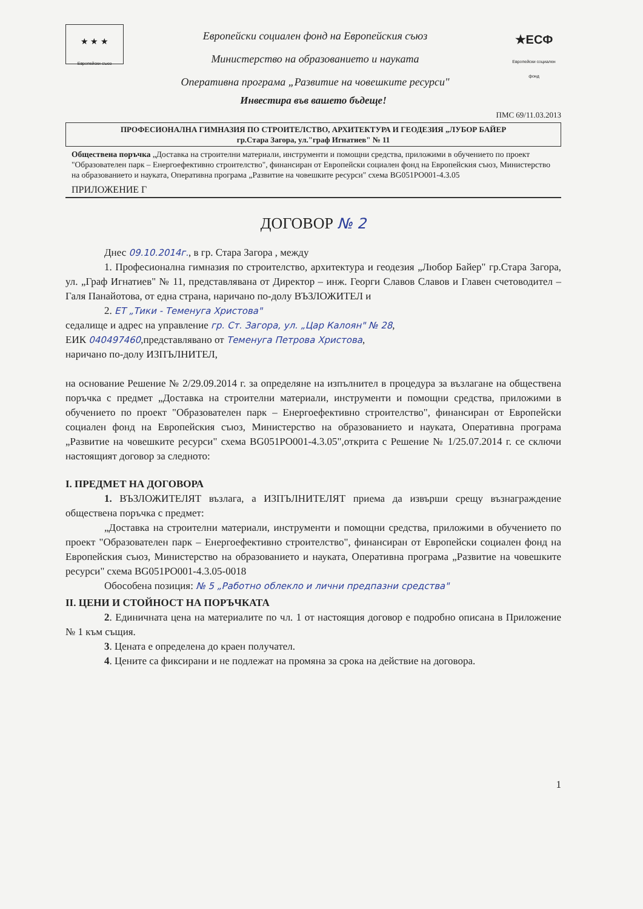★ ★ ★
Европейски съюз
Европейски социален фонд на Европейския съюз
Министерство на образованието и науката
Оперативна програма „Развитие на човешките ресурси"
★ЕСФ
Европейски социален фонд
Инвестира във вашето бъдеще!
ПМС 69/11.03.2013
ПРОФЕСИОНАЛНА ГИМНАЗИЯ ПО СТРОИТЕЛСТВО, АРХИТЕКТУРА И ГЕОДЕЗИЯ „ЛУБОР БАЙЕР
гр.Стара Загора, ул."граф Игнатиев" № 11
Обществена поръчка „Доставка на строителни материали, инструменти и помощни средства, приложими в обучението по проект "Образователен парк – Енергоефективно строителство", финансиран от Европейски социален фонд на Европейския съюз, Министерство на образованието и науката, Оперативна програма „Развитие на човешките ресурси" схема BG051PO001-4.3.05
ПРИЛОЖЕНИЕ Г
ДОГОВОР № 2
Днес 09.10.2014г., в гр. Стара Загора , между
1. Професионална гимназия по строителство, архитектура и геодезия „Любор Байер" гр.Стара Загора, ул. „Граф Игнатиев" № 11, представлявана от Директор – инж. Георги Славов Славов и Главен счетоводител – Галя Панайотова, от една страна, наричано по-долу ВЪЗЛОЖИТЕЛ и
2. ЕТ „Тики - Теменуга Христова"
седалище и адрес на управление гр. Ст. Загора, ул. „Цар Калоян" № 28,
ЕИК 040497460,представлявано от Теменуга Петрова Христова,
наричано по-долу ИЗПЪЛНИТЕЛ,
на основание Решение № 2/29.09.2014 г. за определяне на изпълнител в процедура за възлагане на обществена поръчка с предмет „Доставка на строителни материали, инструменти и помощни средства, приложими в обучението по проект "Образователен парк – Енергоефективно строителство", финансиран от Европейски социален фонд на Европейския съюз, Министерство на образованието и науката, Оперативна програма „Развитие на човешките ресурси" схема BG051PO001-4.3.05",открита с Решение № 1/25.07.2014 г. се сключи настоящият договор за следното:
I. ПРЕДМЕТ НА ДОГОВОРА
1. ВЪЗЛОЖИТЕЛЯТ възлага, а ИЗПЪЛНИТЕЛЯТ приема да извърши срещу възнаграждение обществена поръчка с предмет:
„Доставка на строителни материали, инструменти и помощни средства, приложими в обучението по проект "Образователен парк – Енергоефективно строителство", финансиран от Европейски социален фонд на Европейския съюз, Министерство на образованието и науката, Оперативна програма „Развитие на човешките ресурси" схема BG051PO001-4.3.05-0018
Обособена позиция: № 5 „Работно облекло и лични предпазни средства"
II. ЦЕНИ И СТОЙНОСТ НА ПОРЪЧКАТА
2. Единичната цена на материалите по чл. 1 от настоящия договор е подробно описана в Приложение № 1 към същия.
3. Цената е определена до краен получател.
4. Цените са фиксирани и не подлежат на промяна за срока на действие на договора.
1